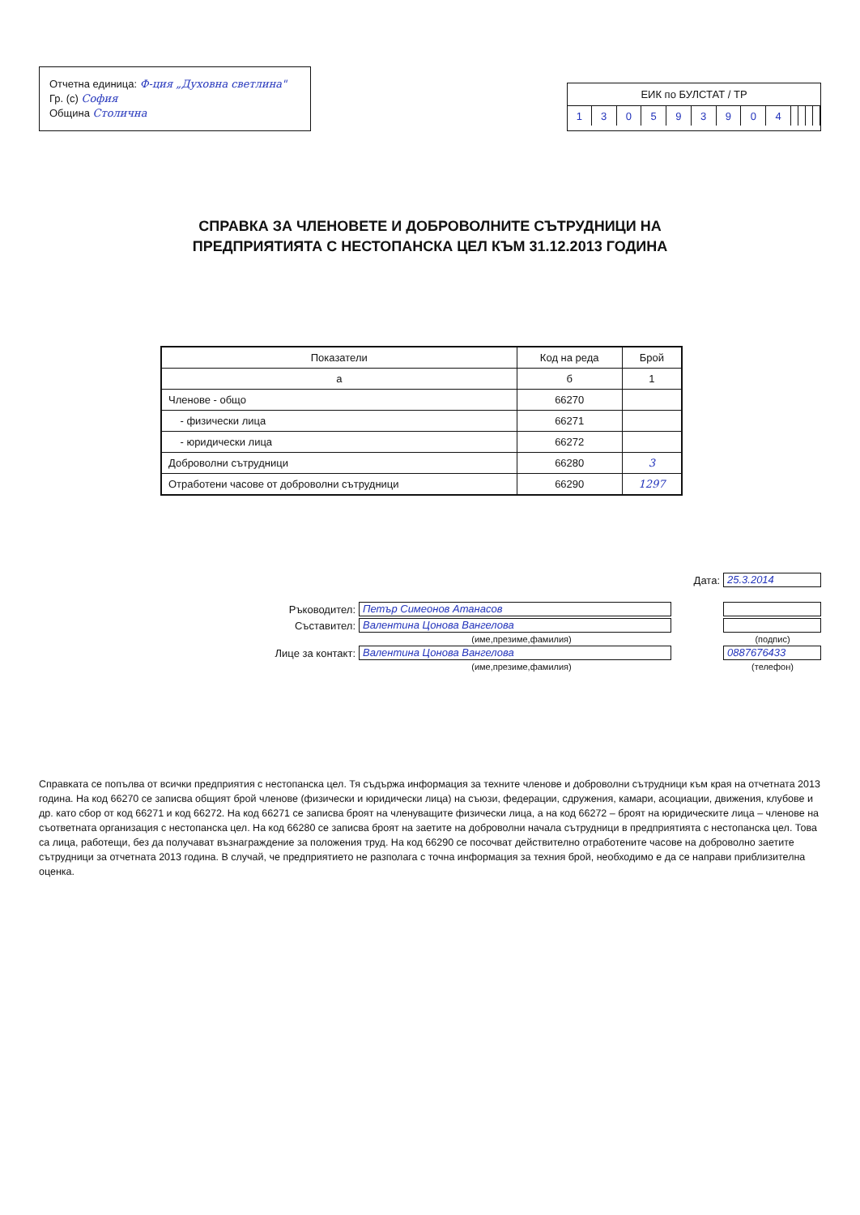Отчетна единица: Ф-ция „Духовна светлина"
Гр. (с) София
Община Столична
ЕИК по БУЛСТАТ / ТР
| 1 | 3 | 0 | 5 | 9 | 3 | 9 | 0 | 4 | | | | |
СПРАВКА ЗА ЧЛЕНОВЕТЕ И ДОБРОВОЛНИТЕ СЪТРУДНИЦИ НА
ПРЕДПРИЯТИЯТА С НЕСТОПАНСКА ЦЕЛ КЪМ 31.12.2013 ГОДИНА
| Показатели | Код на реда | Брой |
| --- | --- | --- |
| а | б | 1 |
| Членове - общо | 66270 | |
| - физически лица | 66271 | |
| - юридически лица | 66272 | |
| Доброволни сътрудници | 66280 | 3 |
| Отработени часове от доброволни сътрудници | 66290 | 1297 |
Дата: 25.3.2014
Ръководител: Петър Симеонов Атанасов
Съставител: Валентина Цонова Вангелова
(име,презиме,фамилия) (подпис)
Лице за контакт: Валентина Цонова Вангелова 0887676433
(име,презиме,фамилия) (телефон)
Справката се попълва от всички предприятия с нестопанска цел. Тя съдържа информация за техните членове и доброволни сътрудници към края на отчетната 2013 година. На код 66270 се записва общият брой членове (физически и юридически лица) на съюзи, федерации, сдружения, камари, асоциации, движения, клубове и др. като сбор от код 66271 и код 66272. На код 66271 се записва броят на членуващите физически лица, а на код 66272 – броят на юридическите лица – членове на съответната организация с нестопанска цел. На код 66280 се записва броят на заетите на доброволни начала сътрудници в предприятията с нестопанска цел. Това са лица, работещи, без да получават възнаграждение за положения труд. На код 66290 се посочват действително отработените часове на доброволно заетите сътрудници за отчетната 2013 година. В случай, че предприятието не разполага с точна информация за техния брой, необходимо е да се направи приблизителна оценка.